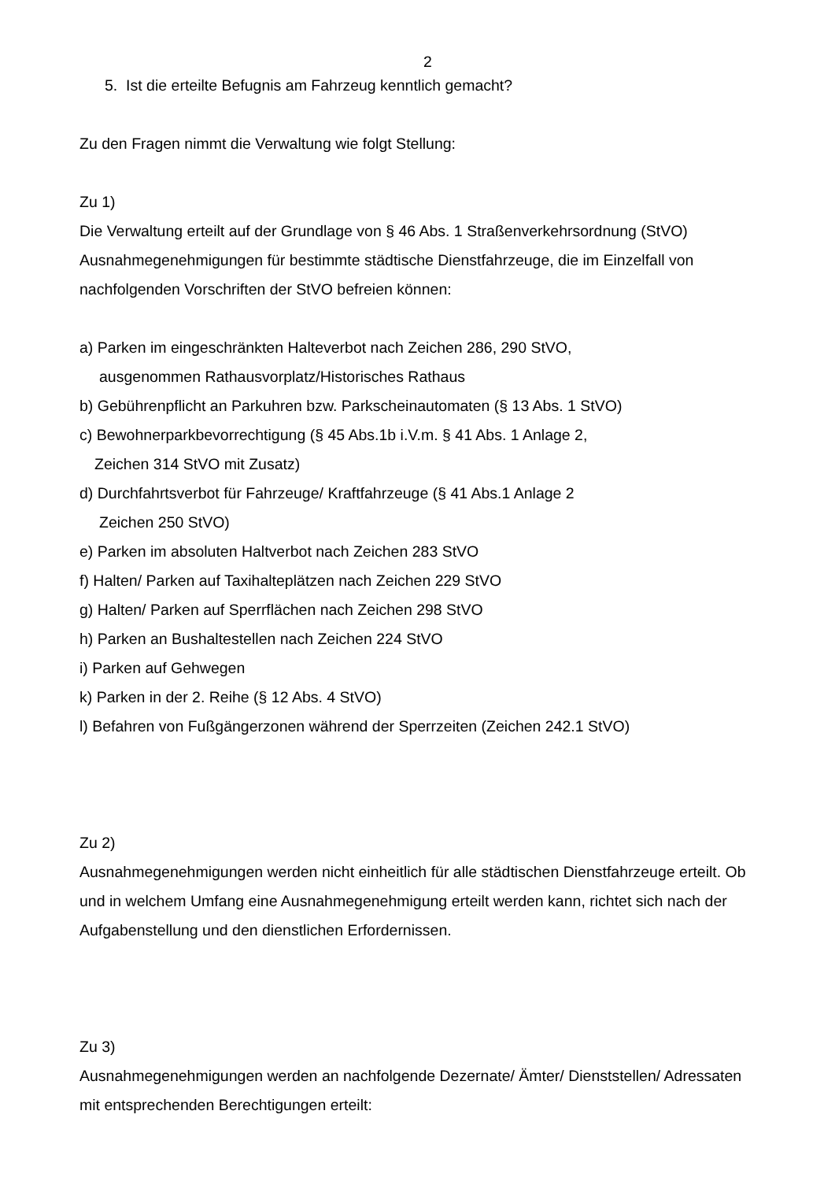2
5. Ist die erteilte Befugnis am Fahrzeug kenntlich gemacht?
Zu den Fragen nimmt die Verwaltung wie folgt Stellung:
Zu 1)
Die Verwaltung erteilt auf der Grundlage von § 46 Abs. 1 Straßenverkehrsordnung (StVO) Ausnahmegenehmigungen für bestimmte städtische Dienstfahrzeuge, die im Einzelfall von nachfolgenden Vorschriften der StVO befreien können:
a) Parken im eingeschränkten Halteverbot nach Zeichen 286, 290 StVO,
ausgenommen Rathausvorplatz/Historisches Rathaus
b) Gebührenpflicht an Parkuhren bzw. Parkscheinautomaten (§ 13 Abs. 1 StVO)
c) Bewohnerparkbevorrechtigung (§ 45 Abs.1b i.V.m. § 41 Abs. 1 Anlage 2,
Zeichen 314 StVO mit Zusatz)
d) Durchfahrtsverbot für Fahrzeuge/ Kraftfahrzeuge (§ 41 Abs.1 Anlage 2
Zeichen 250 StVO)
e) Parken im absoluten Haltverbot nach Zeichen 283 StVO
f) Halten/ Parken auf Taxihalteplätzen nach Zeichen 229 StVO
g) Halten/ Parken auf Sperrflächen nach Zeichen 298 StVO
h) Parken an Bushaltestellen nach Zeichen 224 StVO
i) Parken auf Gehwegen
k) Parken in der 2. Reihe (§ 12 Abs. 4 StVO)
l) Befahren von Fußgängerzonen während der Sperrzeiten (Zeichen 242.1 StVO)
Zu 2)
Ausnahmegenehmigungen werden nicht einheitlich für alle städtischen Dienstfahrzeuge erteilt. Ob und in welchem Umfang eine Ausnahmegenehmigung erteilt werden kann, richtet sich nach der Aufgabenstellung und den dienstlichen Erfordernissen.
Zu 3)
Ausnahmegenehmigungen werden an nachfolgende Dezernate/ Ämter/ Dienststellen/ Adressaten mit entsprechenden Berechtigungen erteilt: